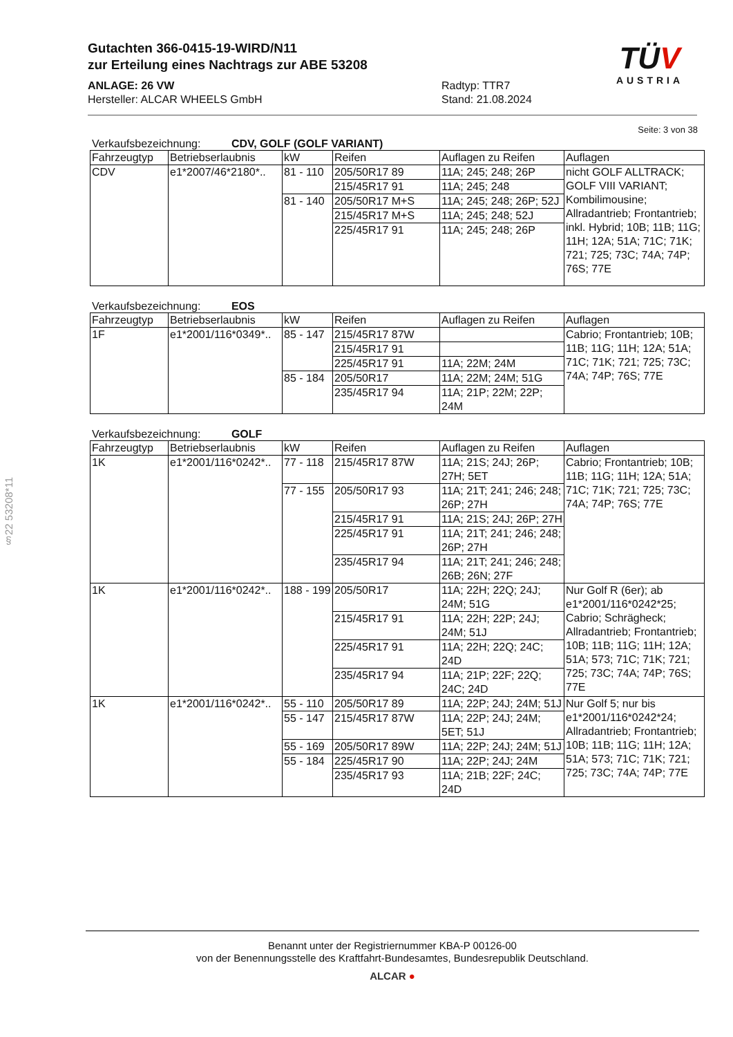Gutachten 366-0415-19-WIRD/N11
zur Erteilung eines Nachtrags zur ABE 53208
ANLAGE: 26 VW Radtyp: TTR7
Hersteller: ALCAR WHEELS GmbH Stand: 21.08.2024
TÜV
AUSTRIA
§22 53208*11
Seite: 3 von 38
Verkaufsbezeichnung: CDV, GOLF (GOLF VARIANT)
| Fahrzeugtyp | Betriebserlaubnis | kW | Reifen | Auflagen zu Reifen | Auflagen |
| --- | --- | --- | --- | --- | --- |
| CDV | e1*2007/46*2180*.. | 81 - 110 | 205/50R17 89 | 11A; 245; 248; 26P | nicht GOLF ALLTRACK; GOLF VIII VARIANT; Kombilimousine; Allradantrieb; Frontantrieb; inkl. Hybrid; 10B; 11B; 11G; 11H; 12A; 51A; 71C; 71K; 721; 725; 73C; 74A; 74P; 76S; 77E |
| | | | 215/45R17 91 | 11A; 245; 248 | |
| | | 81 - 140 | 205/50R17 M+S | 11A; 245; 248; 26P; 52J | |
| | | | 215/45R17 M+S | 11A; 245; 248; 52J | |
| | | | 225/45R17 91 | 11A; 245; 248; 26P | |
Verkaufsbezeichnung: EOS
| Fahrzeugtyp | Betriebserlaubnis | kW | Reifen | Auflagen zu Reifen | Auflagen |
| --- | --- | --- | --- | --- | --- |
| 1F | e1*2001/116*0349*.. | 85 - 147 | 215/45R17 87W | | Cabrio; Frontantrieb; 10B; 11B; 11G; 11H; 12A; 51A; 71C; 71K; 721; 725; 73C; 74A; 74P; 76S; 77E |
| | | | 215/45R17 91 | | |
| | | | 225/45R17 91 | 11A; 22M; 24M | |
| | | 85 - 184 | 205/50R17 | 11A; 22M; 24M; 51G | |
| | | | 235/45R17 94 | 11A; 21P; 22M; 22P; 24M | |
Verkaufsbezeichnung: GOLF
| Fahrzeugtyp | Betriebserlaubnis | kW | Reifen | Auflagen zu Reifen | Auflagen |
| --- | --- | --- | --- | --- | --- |
| 1K | e1*2001/116*0242*.. | 77 - 118 | 215/45R17 87W | 11A; 21S; 24J; 26P; 27H; 5ET | Cabrio; Frontantrieb; 10B; 11B; 11G; 11H; 12A; 51A; 71C; 71K; 721; 725; 73C; 74A; 74P; 76S; 77E |
| | | 77 - 155 | 205/50R17 93 | 11A; 21T; 241; 246; 248; 26P; 27H | |
| | | | 215/45R17 91 | 11A; 21S; 24J; 26P; 27H | |
| | | | 225/45R17 91 | 11A; 21T; 241; 246; 248; 26P; 27H | |
| | | | 235/45R17 94 | 11A; 21T; 241; 246; 248; 26B; 26N; 27F | |
| 1K | e1*2001/116*0242*.. | 188 - 199 | 205/50R17 | 11A; 22H; 22Q; 24J; 24M; 51G | Nur Golf R (6er); ab e1*2001/116*0242*25; Cabrio; Schrägheck; Allradantrieb; Frontantrieb; 10B; 11B; 11G; 11H; 12A; 51A; 573; 71C; 71K; 721; 725; 73C; 74A; 74P; 76S; 77E |
| | | | 215/45R17 91 | 11A; 22H; 22P; 24J; 24M; 51J | |
| | | | 225/45R17 91 | 11A; 22H; 22Q; 24C; 24D | |
| | | | 235/45R17 94 | 11A; 21P; 22F; 22Q; 24C; 24D | |
| 1K | e1*2001/116*0242*.. | 55 - 110 | 205/50R17 89 | 11A; 22P; 24J; 24M; 51J | Nur Golf 5; nur bis e1*2001/116*0242*24; Allradantrieb; Frontantrieb; 10B; 11B; 11G; 11H; 12A; 51A; 573; 71C; 71K; 721; 725; 73C; 74A; 74P; 77E |
| | | 55 - 147 | 215/45R17 87W | 11A; 22P; 24J; 24M; 5ET; 51J | |
| | | 55 - 169 | 205/50R17 89W | 11A; 22P; 24J; 24M; 51J | |
| | | 55 - 184 | 225/45R17 90 | 11A; 22P; 24J; 24M | |
| | | | 235/45R17 93 | 11A; 21B; 22F; 24C; 24D | |
Benannt unter der Registriernummer KBA-P 00126-00
von der Benennungsstelle des Kraftfahrt-Bundesamtes, Bundesrepublik Deutschland.
ALCAR ●